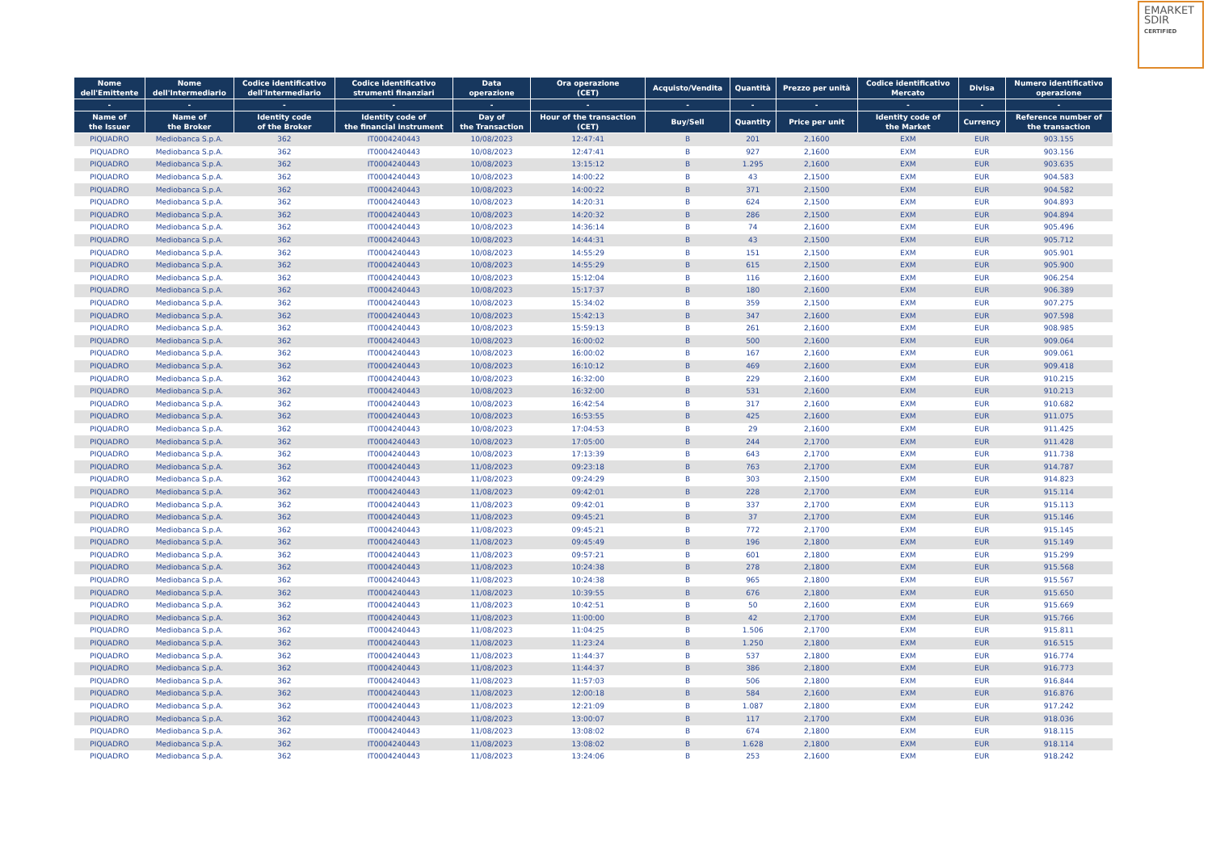EMARKET
SDIR
CERTIFIED
| Nome dell'Emittente | Nome dell'Intermediario | Codice identificativo dell'Intermediario | Codice identificativo strumenti finanziari | Data operazione | Ora operazione (CET) | Acquisto/Vendita | Quantità | Prezzo per unità | Codice identificativo Mercato | Divisa | Numero identificativo operazione |
| --- | --- | --- | --- | --- | --- | --- | --- | --- | --- | --- | --- |
| - | - | - | - | - | - | - | - | - | - | - | - |
| Name of the Issuer | Name of the Broker | Identity code of the Broker | Identity code of the financial instrument | Day of the Transaction | Hour of the transaction (CET) | Buy/Sell | Quantity | Price per unit | Identity code of the Market | Currency | Reference number of the transaction |
| PIQUADRO | Mediobanca S.p.A. | 362 | IT0004240443 | 10/08/2023 | 12:47:41 | B | 201 | 2,1600 | EXM | EUR | 903.155 |
| PIQUADRO | Mediobanca S.p.A. | 362 | IT0004240443 | 10/08/2023 | 12:47:41 | B | 927 | 2,1600 | EXM | EUR | 903.156 |
| PIQUADRO | Mediobanca S.p.A. | 362 | IT0004240443 | 10/08/2023 | 13:15:12 | B | 1.295 | 2,1600 | EXM | EUR | 903.635 |
| PIQUADRO | Mediobanca S.p.A. | 362 | IT0004240443 | 10/08/2023 | 14:00:22 | B | 43 | 2,1500 | EXM | EUR | 904.583 |
| PIQUADRO | Mediobanca S.p.A. | 362 | IT0004240443 | 10/08/2023 | 14:00:22 | B | 371 | 2,1500 | EXM | EUR | 904.582 |
| PIQUADRO | Mediobanca S.p.A. | 362 | IT0004240443 | 10/08/2023 | 14:20:31 | B | 624 | 2,1500 | EXM | EUR | 904.893 |
| PIQUADRO | Mediobanca S.p.A. | 362 | IT0004240443 | 10/08/2023 | 14:20:32 | B | 286 | 2,1500 | EXM | EUR | 904.894 |
| PIQUADRO | Mediobanca S.p.A. | 362 | IT0004240443 | 10/08/2023 | 14:36:14 | B | 74 | 2,1600 | EXM | EUR | 905.496 |
| PIQUADRO | Mediobanca S.p.A. | 362 | IT0004240443 | 10/08/2023 | 14:44:31 | B | 43 | 2,1500 | EXM | EUR | 905.712 |
| PIQUADRO | Mediobanca S.p.A. | 362 | IT0004240443 | 10/08/2023 | 14:55:29 | B | 151 | 2,1500 | EXM | EUR | 905.901 |
| PIQUADRO | Mediobanca S.p.A. | 362 | IT0004240443 | 10/08/2023 | 14:55:29 | B | 615 | 2,1500 | EXM | EUR | 905.900 |
| PIQUADRO | Mediobanca S.p.A. | 362 | IT0004240443 | 10/08/2023 | 15:12:04 | B | 116 | 2,1600 | EXM | EUR | 906.254 |
| PIQUADRO | Mediobanca S.p.A. | 362 | IT0004240443 | 10/08/2023 | 15:17:37 | B | 180 | 2,1600 | EXM | EUR | 906.389 |
| PIQUADRO | Mediobanca S.p.A. | 362 | IT0004240443 | 10/08/2023 | 15:34:02 | B | 359 | 2,1500 | EXM | EUR | 907.275 |
| PIQUADRO | Mediobanca S.p.A. | 362 | IT0004240443 | 10/08/2023 | 15:42:13 | B | 347 | 2,1600 | EXM | EUR | 907.598 |
| PIQUADRO | Mediobanca S.p.A. | 362 | IT0004240443 | 10/08/2023 | 15:59:13 | B | 261 | 2,1600 | EXM | EUR | 908.985 |
| PIQUADRO | Mediobanca S.p.A. | 362 | IT0004240443 | 10/08/2023 | 16:00:02 | B | 500 | 2,1600 | EXM | EUR | 909.064 |
| PIQUADRO | Mediobanca S.p.A. | 362 | IT0004240443 | 10/08/2023 | 16:00:02 | B | 167 | 2,1600 | EXM | EUR | 909.061 |
| PIQUADRO | Mediobanca S.p.A. | 362 | IT0004240443 | 10/08/2023 | 16:10:12 | B | 469 | 2,1600 | EXM | EUR | 909.418 |
| PIQUADRO | Mediobanca S.p.A. | 362 | IT0004240443 | 10/08/2023 | 16:32:00 | B | 229 | 2,1600 | EXM | EUR | 910.215 |
| PIQUADRO | Mediobanca S.p.A. | 362 | IT0004240443 | 10/08/2023 | 16:32:00 | B | 531 | 2,1600 | EXM | EUR | 910.213 |
| PIQUADRO | Mediobanca S.p.A. | 362 | IT0004240443 | 10/08/2023 | 16:42:54 | B | 317 | 2,1600 | EXM | EUR | 910.682 |
| PIQUADRO | Mediobanca S.p.A. | 362 | IT0004240443 | 10/08/2023 | 16:53:55 | B | 425 | 2,1600 | EXM | EUR | 911.075 |
| PIQUADRO | Mediobanca S.p.A. | 362 | IT0004240443 | 10/08/2023 | 17:04:53 | B | 29 | 2,1600 | EXM | EUR | 911.425 |
| PIQUADRO | Mediobanca S.p.A. | 362 | IT0004240443 | 10/08/2023 | 17:05:00 | B | 244 | 2,1700 | EXM | EUR | 911.428 |
| PIQUADRO | Mediobanca S.p.A. | 362 | IT0004240443 | 10/08/2023 | 17:13:39 | B | 643 | 2,1700 | EXM | EUR | 911.738 |
| PIQUADRO | Mediobanca S.p.A. | 362 | IT0004240443 | 11/08/2023 | 09:23:18 | B | 763 | 2,1700 | EXM | EUR | 914.787 |
| PIQUADRO | Mediobanca S.p.A. | 362 | IT0004240443 | 11/08/2023 | 09:24:29 | B | 303 | 2,1500 | EXM | EUR | 914.823 |
| PIQUADRO | Mediobanca S.p.A. | 362 | IT0004240443 | 11/08/2023 | 09:42:01 | B | 228 | 2,1700 | EXM | EUR | 915.114 |
| PIQUADRO | Mediobanca S.p.A. | 362 | IT0004240443 | 11/08/2023 | 09:42:01 | B | 337 | 2,1700 | EXM | EUR | 915.113 |
| PIQUADRO | Mediobanca S.p.A. | 362 | IT0004240443 | 11/08/2023 | 09:45:21 | B | 37 | 2,1700 | EXM | EUR | 915.146 |
| PIQUADRO | Mediobanca S.p.A. | 362 | IT0004240443 | 11/08/2023 | 09:45:21 | B | 772 | 2,1700 | EXM | EUR | 915.145 |
| PIQUADRO | Mediobanca S.p.A. | 362 | IT0004240443 | 11/08/2023 | 09:45:49 | B | 196 | 2,1800 | EXM | EUR | 915.149 |
| PIQUADRO | Mediobanca S.p.A. | 362 | IT0004240443 | 11/08/2023 | 09:57:21 | B | 601 | 2,1800 | EXM | EUR | 915.299 |
| PIQUADRO | Mediobanca S.p.A. | 362 | IT0004240443 | 11/08/2023 | 10:24:38 | B | 278 | 2,1800 | EXM | EUR | 915.568 |
| PIQUADRO | Mediobanca S.p.A. | 362 | IT0004240443 | 11/08/2023 | 10:24:38 | B | 965 | 2,1800 | EXM | EUR | 915.567 |
| PIQUADRO | Mediobanca S.p.A. | 362 | IT0004240443 | 11/08/2023 | 10:39:55 | B | 676 | 2,1800 | EXM | EUR | 915.650 |
| PIQUADRO | Mediobanca S.p.A. | 362 | IT0004240443 | 11/08/2023 | 10:42:51 | B | 50 | 2,1600 | EXM | EUR | 915.669 |
| PIQUADRO | Mediobanca S.p.A. | 362 | IT0004240443 | 11/08/2023 | 11:00:00 | B | 42 | 2,1700 | EXM | EUR | 915.766 |
| PIQUADRO | Mediobanca S.p.A. | 362 | IT0004240443 | 11/08/2023 | 11:04:25 | B | 1.506 | 2,1700 | EXM | EUR | 915.811 |
| PIQUADRO | Mediobanca S.p.A. | 362 | IT0004240443 | 11/08/2023 | 11:23:24 | B | 1.250 | 2,1800 | EXM | EUR | 916.515 |
| PIQUADRO | Mediobanca S.p.A. | 362 | IT0004240443 | 11/08/2023 | 11:44:37 | B | 537 | 2,1800 | EXM | EUR | 916.774 |
| PIQUADRO | Mediobanca S.p.A. | 362 | IT0004240443 | 11/08/2023 | 11:44:37 | B | 386 | 2,1800 | EXM | EUR | 916.773 |
| PIQUADRO | Mediobanca S.p.A. | 362 | IT0004240443 | 11/08/2023 | 11:57:03 | B | 506 | 2,1800 | EXM | EUR | 916.844 |
| PIQUADRO | Mediobanca S.p.A. | 362 | IT0004240443 | 11/08/2023 | 12:00:18 | B | 584 | 2,1600 | EXM | EUR | 916.876 |
| PIQUADRO | Mediobanca S.p.A. | 362 | IT0004240443 | 11/08/2023 | 12:21:09 | B | 1.087 | 2,1800 | EXM | EUR | 917.242 |
| PIQUADRO | Mediobanca S.p.A. | 362 | IT0004240443 | 11/08/2023 | 13:00:07 | B | 117 | 2,1700 | EXM | EUR | 918.036 |
| PIQUADRO | Mediobanca S.p.A. | 362 | IT0004240443 | 11/08/2023 | 13:08:02 | B | 674 | 2,1800 | EXM | EUR | 918.115 |
| PIQUADRO | Mediobanca S.p.A. | 362 | IT0004240443 | 11/08/2023 | 13:08:02 | B | 1.628 | 2,1800 | EXM | EUR | 918.114 |
| PIQUADRO | Mediobanca S.p.A. | 362 | IT0004240443 | 11/08/2023 | 13:24:06 | B | 253 | 2,1600 | EXM | EUR | 918.242 |